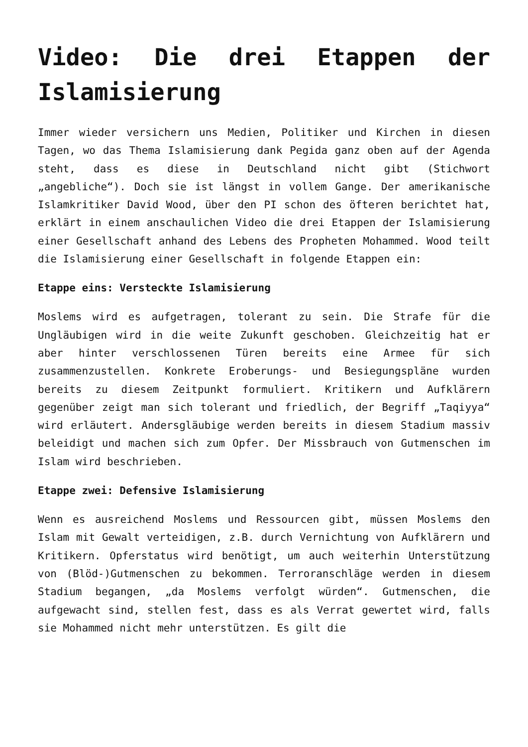Video: Die drei Etappen der Islamisierung
Immer wieder versichern uns Medien, Politiker und Kirchen in diesen Tagen, wo das Thema Islamisierung dank Pegida ganz oben auf der Agenda steht, dass es diese in Deutschland nicht gibt (Stichwort „angebliche“). Doch sie ist längst in vollem Gange. Der amerikanische Islamkritiker David Wood, über den PI schon des öfteren berichtet hat, erklärt in einem anschaulichen Video die drei Etappen der Islamisierung einer Gesellschaft anhand des Lebens des Propheten Mohammed. Wood teilt die Islamisierung einer Gesellschaft in folgende Etappen ein:
Etappe eins: Versteckte Islamisierung
Moslems wird es aufgetragen, tolerant zu sein. Die Strafe für die Ungläubigen wird in die weite Zukunft geschoben. Gleichzeitig hat er aber hinter verschlossenen Türen bereits eine Armee für sich zusammenzustellen. Konkrete Eroberungs- und Besiegungspläne wurden bereits zu diesem Zeitpunkt formuliert. Kritikern und Aufklärern gegenüber zeigt man sich tolerant und friedlich, der Begriff „Taqiyya“ wird erläutert. Andersgläubige werden bereits in diesem Stadium massiv beleidigt und machen sich zum Opfer. Der Missbrauch von Gutmenschen im Islam wird beschrieben.
Etappe zwei: Defensive Islamisierung
Wenn es ausreichend Moslems und Ressourcen gibt, müssen Moslems den Islam mit Gewalt verteidigen, z.B. durch Vernichtung von Aufklärern und Kritikern. Opferstatus wird benötigt, um auch weiterhin Unterstützung von (Blöd-)Gutmenschen zu bekommen. Terroranschläge werden in diesem Stadium begangen, „da Moslems verfolgt würden“. Gutmenschen, die aufgewacht sind, stellen fest, dass es als Verrat gewertet wird, falls sie Mohammed nicht mehr unterstützen. Es gilt die